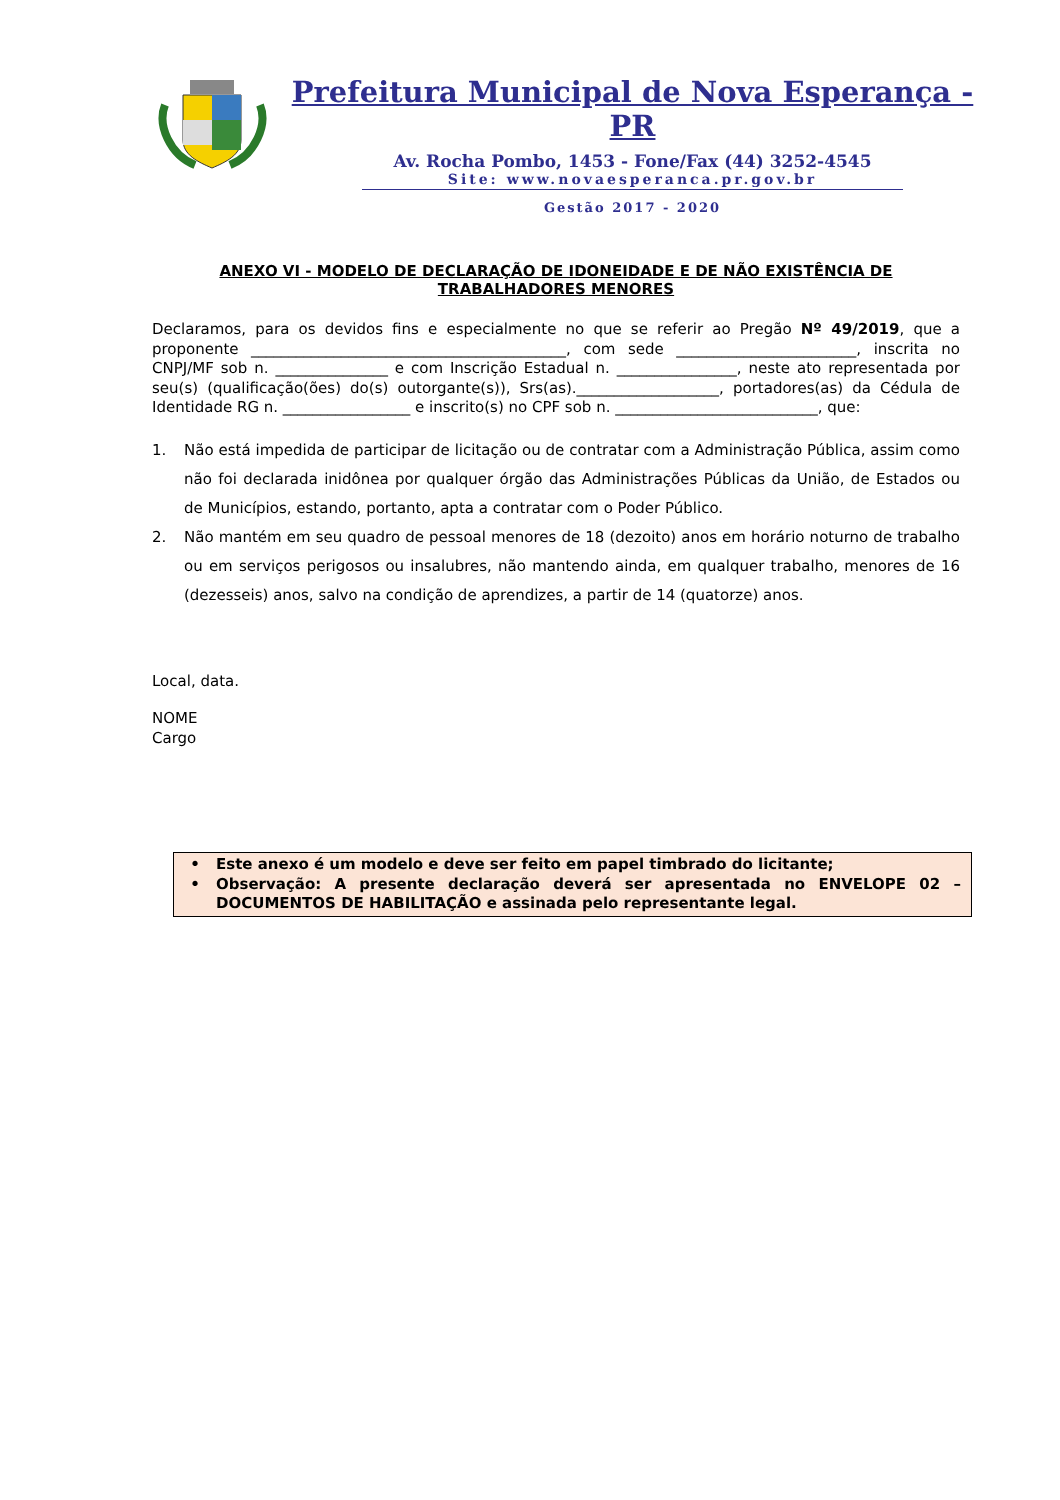Prefeitura Municipal de Nova Esperança - PR
Av. Rocha Pombo, 1453 - Fone/Fax (44) 3252-4545
Site: www.novaesperanca.pr.gov.br
Gestão 2017 - 2020
ANEXO VI - MODELO DE DECLARAÇÃO DE IDONEIDADE E DE NÃO EXISTÊNCIA DE TRABALHADORES MENORES
Declaramos, para os devidos fins e especialmente no que se referir ao Pregão Nº 49/2019, que a proponente __________________________________________, com sede ________________________, inscrita no CNPJ/MF sob n. _______________ e com Inscrição Estadual n. ________________, neste ato representada por seu(s) (qualificação(ões) do(s) outorgante(s)), Srs(as).___________________, portadores(as) da Cédula de Identidade RG n. _________________ e inscrito(s) no CPF sob n. ___________________________, que:
1. Não está impedida de participar de licitação ou de contratar com a Administração Pública, assim como não foi declarada inidônea por qualquer órgão das Administrações Públicas da União, de Estados ou de Municípios, estando, portanto, apta a contratar com o Poder Público.
2. Não mantém em seu quadro de pessoal menores de 18 (dezoito) anos em horário noturno de trabalho ou em serviços perigosos ou insalubres, não mantendo ainda, em qualquer trabalho, menores de 16 (dezesseis) anos, salvo na condição de aprendizes, a partir de 14 (quatorze) anos.
Local, data.
NOME
Cargo
• Este anexo é um modelo e deve ser feito em papel timbrado do licitante;
• Observação: A presente declaração deverá ser apresentada no ENVELOPE 02 – DOCUMENTOS DE HABILITAÇÃO e assinada pelo representante legal.